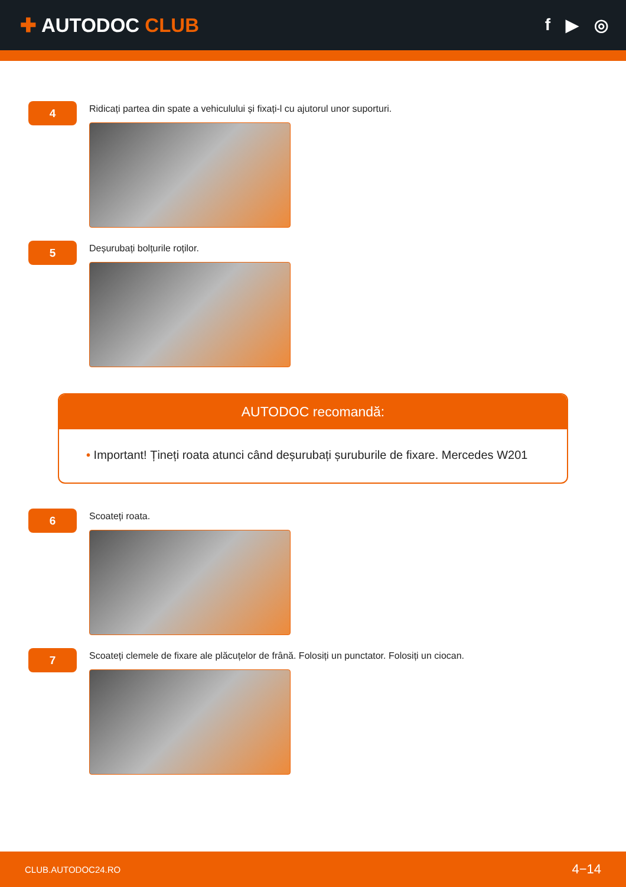✚ AUTODOC CLUB
f ▶ ◎
4
Ridicați partea din spate a vehiculului și fixați-l cu ajutorul unor suporturi.
5
Deșurubați bolțurile roților.
AUTODOC recomandă:
• Important! Țineți roata atunci când deșurubați șuruburile de fixare. Mercedes W201
6
Scoateți roata.
7
Scoateți clemele de fixare ale plăcuțelor de frână. Folosiți un punctator. Folosiți un ciocan.
CLUB.AUTODOC24.RO 4−14